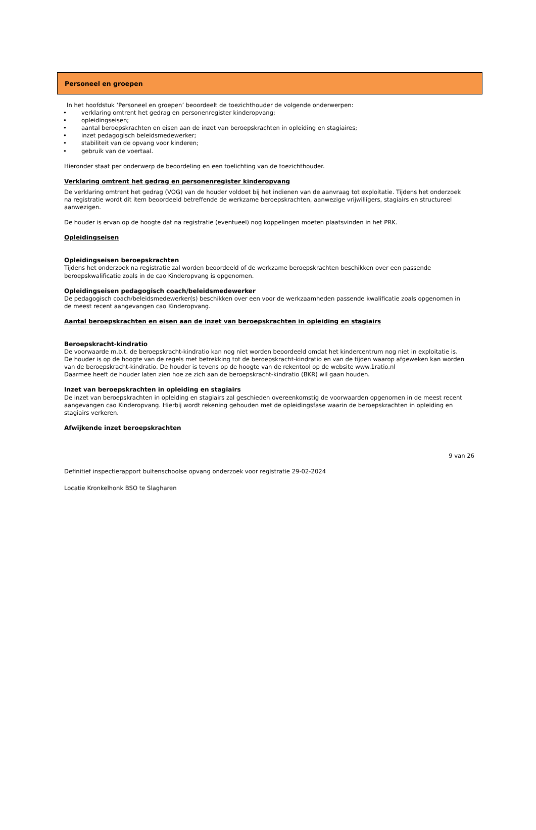Personeel en groepen
In het hoofdstuk ‘Personeel en groepen’ beoordeelt de toezichthouder de volgende onderwerpen:
• verklaring omtrent het gedrag en personenregister kinderopvang;
• opleidingseisen;
• aantal beroepskrachten en eisen aan de inzet van beroepskrachten in opleiding en stagiaires;
• inzet pedagogisch beleidsmedewerker;
• stabiliteit van de opvang voor kinderen;
• gebruik van de voertaal.
Hieronder staat per onderwerp de beoordeling en een toelichting van de toezichthouder.
Verklaring omtrent het gedrag en personenregister kinderopvang
De verklaring omtrent het gedrag (VOG) van de houder voldoet bij het indienen van de aanvraag tot exploitatie. Tijdens het onderzoek na registratie wordt dit item beoordeeld betreffende de werkzame beroepskrachten, aanwezige vrijwilligers, stagiairs en structureel aanwezigen.
De houder is ervan op de hoogte dat na registratie (eventueel) nog koppelingen moeten plaatsvinden in het PRK.
Opleidingseisen
Opleidingseisen beroepskrachten
Tijdens het onderzoek na registratie zal worden beoordeeld of de werkzame beroepskrachten beschikken over een passende beroepskwalificatie zoals in de cao Kinderopvang is opgenomen.
Opleidingseisen pedagogisch coach/beleidsmedewerker
De pedagogisch coach/beleidsmedewerker(s) beschikken over een voor de werkzaamheden passende kwalificatie zoals opgenomen in de meest recent aangevangen cao Kinderopvang.
Aantal beroepskrachten en eisen aan de inzet van beroepskrachten in opleiding en stagiairs
Beroepskracht-kindratio
De voorwaarde m.b.t. de beroepskracht-kindratio kan nog niet worden beoordeeld omdat het kindercentrum nog niet in exploitatie is.
De houder is op de hoogte van de regels met betrekking tot de beroepskracht-kindratio en van de tijden waarop afgeweken kan worden van de beroepskracht-kindratio. De houder is tevens op de hoogte van de rekentool op de website www.1ratio.nl
Daarmee heeft de houder laten zien hoe ze zich aan de beroepskracht-kindratio (BKR) wil gaan houden.
Inzet van beroepskrachten in opleiding en stagiairs
De inzet van beroepskrachten in opleiding en stagiairs zal geschieden overeenkomstig de voorwaarden opgenomen in de meest recent aangevangen cao Kinderopvang. Hierbij wordt rekening gehouden met de opleidingsfase waarin de beroepskrachten in opleiding en stagiairs verkeren.
Afwijkende inzet beroepskrachten
9 van 26
Definitief inspectierapport buitenschoolse opvang onderzoek voor registratie 29-02-2024
Locatie Kronkelhonk BSO te Slagharen